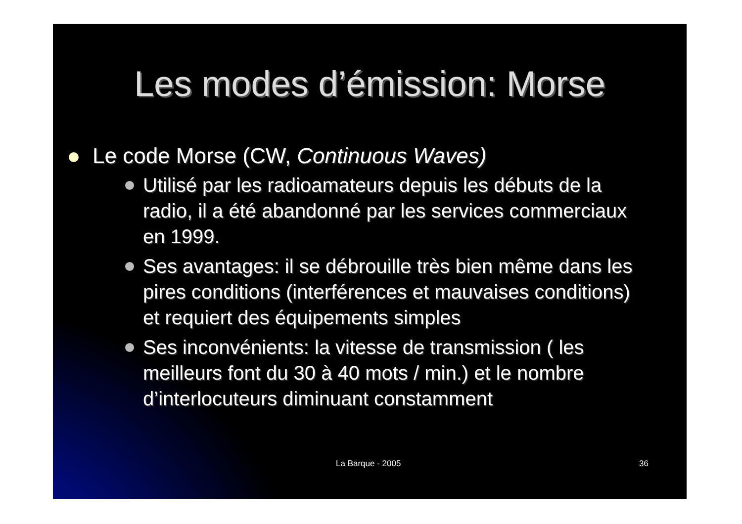Les modes d’émission: Morse
Le code Morse (CW, Continuous Waves)
Utilisé par les radioamateurs depuis les débuts de la radio, il a été abandonné par les services commerciaux en 1999.
Ses avantages: il se débrouille très bien même dans les pires conditions (interférences et mauvaises conditions) et requiert des équipements simples
Ses inconvénients: la vitesse de transmission ( les meilleurs font du 30 à 40 mots / min.) et le nombre d’interlocuteurs diminuant constamment
La Barque - 2005 36